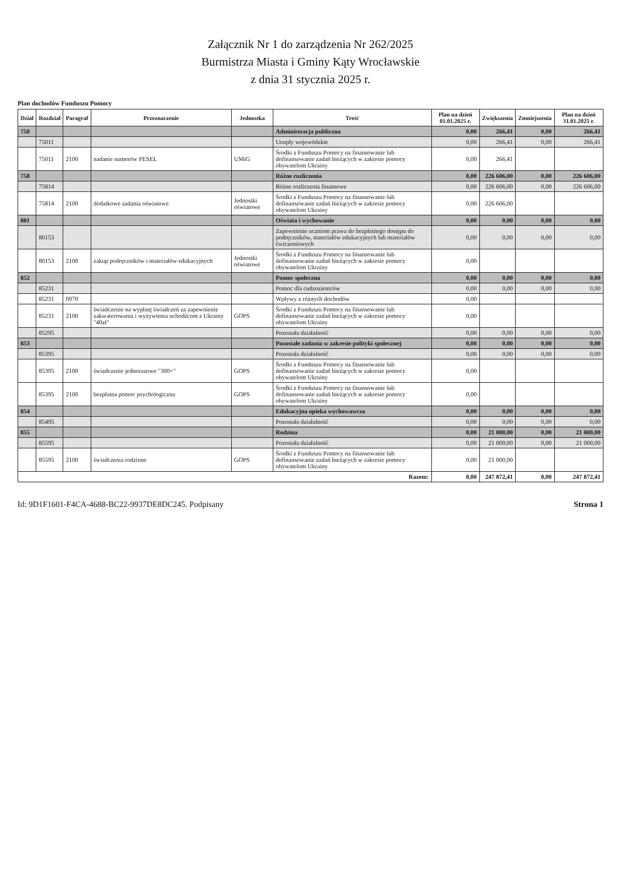Załącznik Nr 1 do zarządzenia Nr 262/2025
Burmistrza Miasta i Gminy Kąty Wrocławskie
z dnia 31 stycznia 2025 r.
Plan dochodów Funduszu Pomocy
| Dział | Rozdział | Paragraf | Przeznaczenie | Jednostka | Treść | Plan na dzień 01.01.2025 r. | Zwiększenia | Zmniejszenia | Plan na dzień 31.01.2025 r. |
| --- | --- | --- | --- | --- | --- | --- | --- | --- | --- |
| 750 | | | | | Administracja publiczna | 0,00 | 266,41 | 0,00 | 266,41 |
| | 75011 | | | | Urzędy wojewódzkie | 0,00 | 266,41 | 0,00 | 266,41 |
| | 75011 | 2100 | nadanie numerów PESEL | UMiG | Środki z Funduszu Pomocy na finansowanie lub dofinansowanie zadań bieżących w zakresie pomocy obywatelom Ukrainy | 0,00 | 266,41 | | |
| 758 | | | | | Różne rozliczenia | 0,00 | 226 606,00 | 0,00 | 226 606,00 |
| | 75814 | | | | Różne rozliczenia finansowe | 0,00 | 226 606,00 | 0,00 | 226 606,00 |
| | 75814 | 2100 | dodatkowe zadania oświatowe | Jednostki oświatowe | Środki z Funduszu Pomocy na finansowanie lub dofinansowanie zadań bieżących w zakresie pomocy obywatelom Ukrainy | 0,00 | 226 606,00 | | |
| 801 | | | | | Oświata i wychowanie | 0,00 | 0,00 | 0,00 | 0,00 |
| | 80153 | | | | Zapewnienie uczniom prawa do bezpłatnego dostępu do podręczników, materiałów edukacyjnych lub materiałów ćwiczeniowych | 0,00 | 0,00 | 0,00 | 0,00 |
| | 80153 | 2100 | zakup podręczników i materiałów edukacyjnych | Jednostki oświatowe | Środki z Funduszu Pomocy na finansowanie lub dofinansowanie zadań bieżących w zakresie pomocy obywatelom Ukrainy | 0,00 | | | |
| 852 | | | | | Pomoc społeczna | 0,00 | 0,00 | 0,00 | 0,00 |
| | 85231 | | | | Pomoc dla cudzoziemców | 0,00 | 0,00 | 0,00 | 0,00 |
| | 85231 | 0970 | | | Wpływy z różnych dochodów | 0,00 | | | |
| | 85231 | 2100 | świadczenie na wypłatę świadczeń za zapewnienie zakwaterowania i wyżywienia uchodźcom z Ukrainy "40zł" | GOPS | Środki z Funduszu Pomocy na finansowanie lub dofinansowanie zadań bieżących w zakresie pomocy obywatelom Ukrainy | 0,00 | | | |
| | 85295 | | | | Pozostała działalność | 0,00 | 0,00 | 0,00 | 0,00 |
| 853 | | | | | Pozostałe zadania w zakresie polityki społecznej | 0,00 | 0,00 | 0,00 | 0,00 |
| | 85395 | | | | Pozostała działalność | 0,00 | 0,00 | 0,00 | 0,00 |
| | 85395 | 2100 | świadczenie jednorazowe "300+" | GOPS | Środki z Funduszu Pomocy na finansowanie lub dofinansowanie zadań bieżących w zakresie pomocy obywatelom Ukrainy | 0,00 | | | |
| | 85395 | 2100 | bezpłatna pomoc psychologiczna | GOPS | Środki z Funduszu Pomocy na finansowanie lub dofinansowanie zadań bieżących w zakresie pomocy obywatelom Ukrainy | 0,00 | | | |
| 854 | | | | | Edukacyjna opieka wychowawcza | 0,00 | 0,00 | 0,00 | 0,00 |
| | 85495 | | | | Pozostała działalność | 0,00 | 0,00 | 0,00 | 0,00 |
| 855 | | | | | Rodzina | 0,00 | 21 000,00 | 0,00 | 21 000,00 |
| | 85595 | | | | Pozostała działalność | 0,00 | 21 000,00 | 0,00 | 21 000,00 |
| | 85595 | 2100 | świadczenia rodzinne | GOPS | Środki z Funduszu Pomocy na finansowanie lub dofinansowanie zadań bieżących w zakresie pomocy obywatelom Ukrainy | 0,00 | 21 000,00 | | |
| Razem: | | | | | | 0,00 | 247 872,41 | 0,00 | 247 872,41 |
Id: 9D1F1601-F4CA-4688-BC22-9937DE8DC245. Podpisany Strona 1